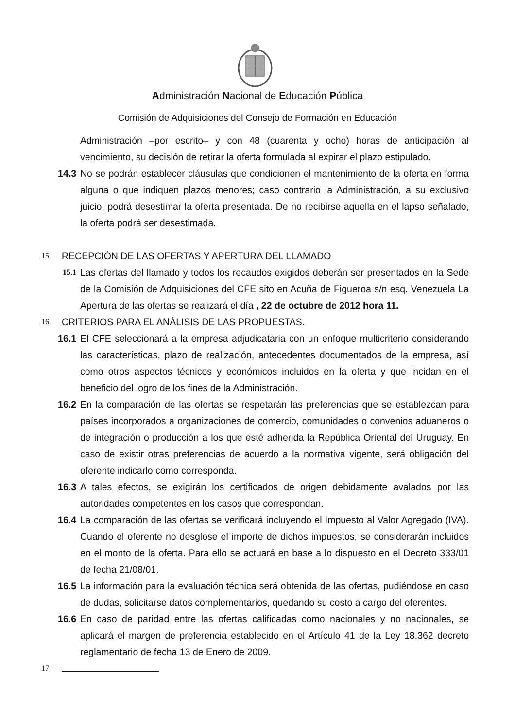Administración Nacional de Educación Pública
Comisión de Adquisiciones del Consejo de Formación en Educación
Administración –por escrito– y con 48 (cuarenta y ocho) horas de anticipación al vencimiento, su decisión de retirar la oferta formulada al expirar el plazo estipulado.
14.3 No se podrán establecer cláusulas que condicionen el mantenimiento de la oferta en forma alguna o que indiquen plazos menores; caso contrario la Administración, a su exclusivo juicio, podrá desestimar la oferta presentada. De no recibirse aquella en el lapso señalado, la oferta podrá ser desestimada.
15
RECEPCIÓN DE LAS OFERTAS Y APERTURA DEL LLAMADO
15.1
Las ofertas del llamado y todos los recaudos exigidos deberán ser presentados en la Sede de la Comisión de Adquisiciones del CFE sito en Acuña de Figueroa s/n esq. Venezuela La Apertura de las ofertas se realizará el día , 22 de octubre de 2012 hora 11.
16
CRITERIOS PARA EL ANÁLISIS DE LAS PROPUESTAS.
16.1 El CFE seleccionará a la empresa adjudicataria con un enfoque multicriterio considerando las características, plazo de realización, antecedentes documentados de la empresa, así como otros aspectos técnicos y económicos incluidos en la oferta y que incidan en el beneficio del logro de los fines de la Administración.
16.2 En la comparación de las ofertas se respetarán las preferencias que se establezcan para países incorporados a organizaciones de comercio, comunidades o convenios aduaneros o de integración o producción a los que esté adherida la República Oriental del Uruguay. En caso de existir otras preferencias de acuerdo a la normativa vigente, será obligación del oferente indicarlo como corresponda.
16.3 A tales efectos, se exigirán los certificados de origen debidamente avalados por las autoridades competentes en los casos que correspondan.
16.4 La comparación de las ofertas se verificará incluyendo el Impuesto al Valor Agregado (IVA). Cuando el oferente no desglose el importe de dichos impuestos, se considerarán incluidos en el monto de la oferta. Para ello se actuará en base a lo dispuesto en el Decreto 333/01 de fecha 21/08/01.
16.5 La información para la evaluación técnica será obtenida de las ofertas, pudiéndose en caso de dudas, solicitarse datos complementarios, quedando su costo a cargo del oferentes.
16.6 En caso de paridad entre las ofertas calificadas como nacionales y no nacionales, se aplicará el margen de preferencia establecido en el Artículo 41 de la Ley 18.362 decreto reglamentario de fecha 13 de Enero de 2009.
17